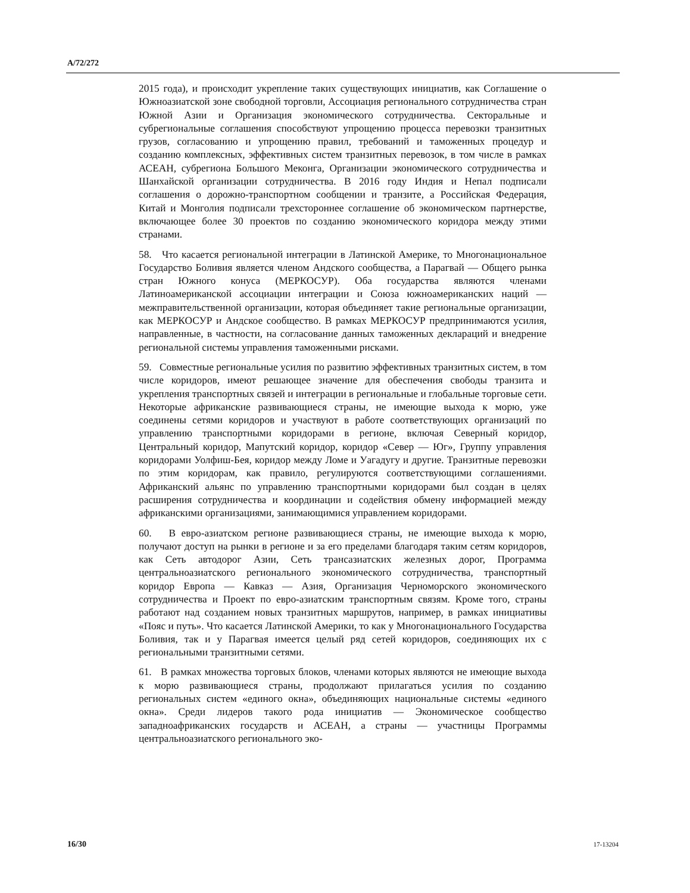A/72/272
2015 года), и происходит укрепление таких существующих инициатив, как Соглашение о Южноазиатской зоне свободной торговли, Ассоциация регионального сотрудничества стран Южной Азии и Организация экономического сотрудничества. Секторальные и субрегиональные соглашения способствуют упрощению процесса перевозки транзитных грузов, согласованию и упрощению правил, требований и таможенных процедур и созданию комплексных, эффективных систем транзитных перевозок, в том числе в рамках АСЕАН, субрегиона Большого Меконга, Организации экономического сотрудничества и Шанхайской организации сотрудничества. В 2016 году Индия и Непал подписали соглашения о дорожно-транспортном сообщении и транзите, а Российская Федерация, Китай и Монголия подписали трехстороннее соглашение об экономическом партнерстве, включающее более 30 проектов по созданию экономического коридора между этими странами.
58. Что касается региональной интеграции в Латинской Америке, то Многонациональное Государство Боливия является членом Андского сообщества, а Парагвай — Общего рынка стран Южного конуса (МЕРКОСУР). Оба государства являются членами Латиноамериканской ассоциации интеграции и Союза южноамериканских наций — межправительственной организации, которая объединяет такие региональные организации, как МЕРКОСУР и Андское сообщество. В рамках МЕРКОСУР предпринимаются усилия, направленные, в частности, на согласование данных таможенных деклараций и внедрение региональной системы управления таможенными рисками.
59. Совместные региональные усилия по развитию эффективных транзитных систем, в том числе коридоров, имеют решающее значение для обеспечения свободы транзита и укрепления транспортных связей и интеграции в региональные и глобальные торговые сети. Некоторые африканские развивающиеся страны, не имеющие выхода к морю, уже соединены сетями коридоров и участвуют в работе соответствующих организаций по управлению транспортными коридорами в регионе, включая Северный коридор, Центральный коридор, Мапутский коридор, коридор «Север — Юг», Группу управления коридорами Уолфиш-Бея, коридор между Ломе и Уагадугу и другие. Транзитные перевозки по этим коридорам, как правило, регулируются соответствующими соглашениями. Африканский альянс по управлению транспортными коридорами был создан в целях расширения сотрудничества и координации и содействия обмену информацией между африканскими организациями, занимающимися управлением коридорами.
60. В евро-азиатском регионе развивающиеся страны, не имеющие выхода к морю, получают доступ на рынки в регионе и за его пределами благодаря таким сетям коридоров, как Сеть автодорог Азии, Сеть трансазиатских железных дорог, Программа центральноазиатского регионального экономического сотрудничества, транспортный коридор Европа — Кавказ — Азия, Организация Черноморского экономического сотрудничества и Проект по евро-азиатским транспортным связям. Кроме того, страны работают над созданием новых транзитных маршрутов, например, в рамках инициативы «Пояс и путь». Что касается Латинской Америки, то как у Многонационального Государства Боливия, так и у Парагвая имеется целый ряд сетей коридоров, соединяющих их с региональными транзитными сетями.
61. В рамках множества торговых блоков, членами которых являются не имеющие выхода к морю развивающиеся страны, продолжают прилагаться усилия по созданию региональных систем «единого окна», объединяющих национальные системы «единого окна». Среди лидеров такого рода инициатив — Экономическое сообщество западноафриканских государств и АСЕАН, а страны — участницы Программы центральноазиатского регионального эко-
16/30 17-13204